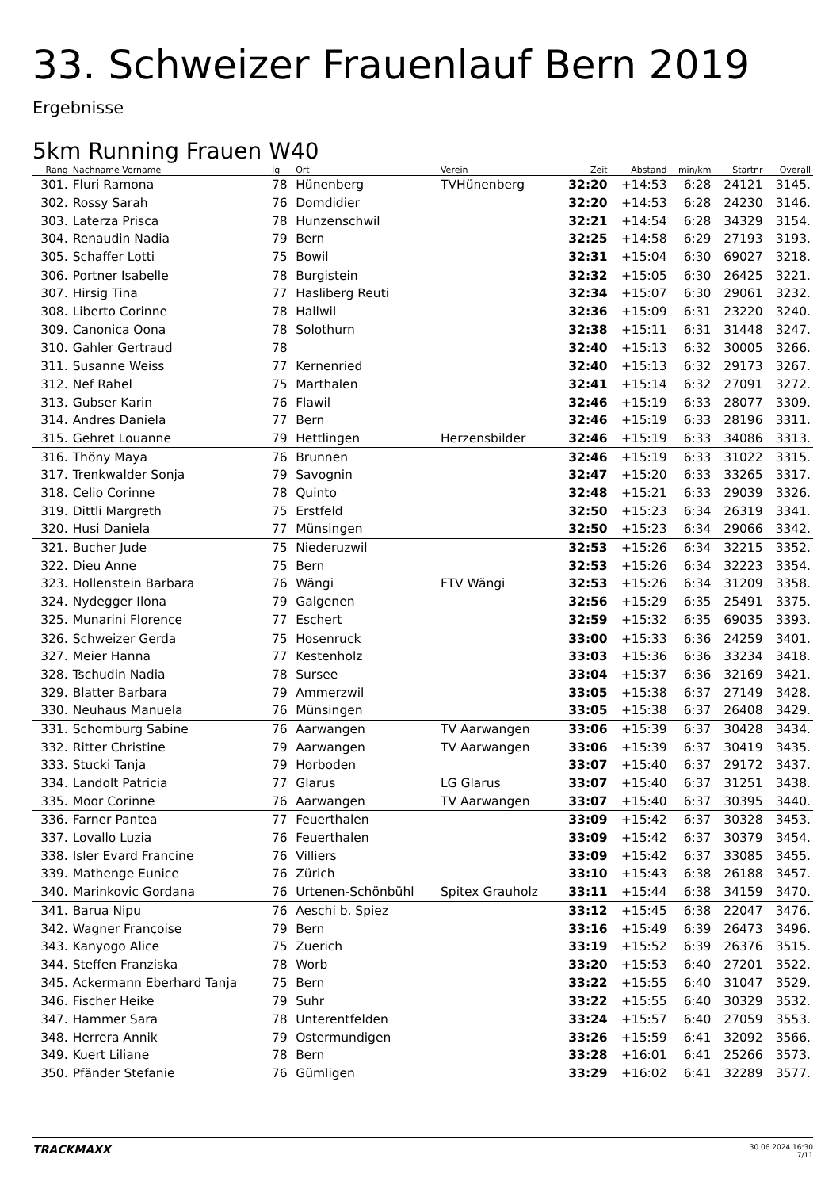33. Schweizer Frauenlauf Bern 2019
Ergebnisse
5km Running Frauen W40
| Rang | Nachname Vorname | Jg | Ort | Verein | Zeit | Abstand | min/km | Startnr | Overall |
| --- | --- | --- | --- | --- | --- | --- | --- | --- | --- |
| 301. | Fluri Ramona | 78 | Hünenberg | TVHünenberg | 32:20 | +14:53 | 6:28 | 24121 | 3145. |
| 302. | Rossy Sarah | 76 | Domdidier | | 32:20 | +14:53 | 6:28 | 24230 | 3146. |
| 303. | Laterza Prisca | 78 | Hunzenschwil | | 32:21 | +14:54 | 6:28 | 34329 | 3154. |
| 304. | Renaudin Nadia | 79 | Bern | | 32:25 | +14:58 | 6:29 | 27193 | 3193. |
| 305. | Schaffer Lotti | 75 | Bowil | | 32:31 | +15:04 | 6:30 | 69027 | 3218. |
| 306. | Portner Isabelle | 78 | Burgistein | | 32:32 | +15:05 | 6:30 | 26425 | 3221. |
| 307. | Hirsig Tina | 77 | Hasliberg Reuti | | 32:34 | +15:07 | 6:30 | 29061 | 3232. |
| 308. | Liberto Corinne | 78 | Hallwil | | 32:36 | +15:09 | 6:31 | 23220 | 3240. |
| 309. | Canonica Oona | 78 | Solothurn | | 32:38 | +15:11 | 6:31 | 31448 | 3247. |
| 310. | Gahler Gertraud | 78 | | | 32:40 | +15:13 | 6:32 | 30005 | 3266. |
| 311. | Susanne Weiss | 77 | Kernenried | | 32:40 | +15:13 | 6:32 | 29173 | 3267. |
| 312. | Nef Rahel | 75 | Marthalen | | 32:41 | +15:14 | 6:32 | 27091 | 3272. |
| 313. | Gubser Karin | 76 | Flawil | | 32:46 | +15:19 | 6:33 | 28077 | 3309. |
| 314. | Andres Daniela | 77 | Bern | | 32:46 | +15:19 | 6:33 | 28196 | 3311. |
| 315. | Gehret Louanne | 79 | Hettlingen | Herzensbilder | 32:46 | +15:19 | 6:33 | 34086 | 3313. |
| 316. | Thöny Maya | 76 | Brunnen | | 32:46 | +15:19 | 6:33 | 31022 | 3315. |
| 317. | Trenkwalder Sonja | 79 | Savognin | | 32:47 | +15:20 | 6:33 | 33265 | 3317. |
| 318. | Celio Corinne | 78 | Quinto | | 32:48 | +15:21 | 6:33 | 29039 | 3326. |
| 319. | Dittli Margreth | 75 | Erstfeld | | 32:50 | +15:23 | 6:34 | 26319 | 3341. |
| 320. | Husi Daniela | 77 | Münsingen | | 32:50 | +15:23 | 6:34 | 29066 | 3342. |
| 321. | Bucher Jude | 75 | Niederuzwil | | 32:53 | +15:26 | 6:34 | 32215 | 3352. |
| 322. | Dieu Anne | 75 | Bern | | 32:53 | +15:26 | 6:34 | 32223 | 3354. |
| 323. | Hollenstein Barbara | 76 | Wängi | FTV Wängi | 32:53 | +15:26 | 6:34 | 31209 | 3358. |
| 324. | Nydegger Ilona | 79 | Galgenen | | 32:56 | +15:29 | 6:35 | 25491 | 3375. |
| 325. | Munarini Florence | 77 | Eschert | | 32:59 | +15:32 | 6:35 | 69035 | 3393. |
| 326. | Schweizer Gerda | 75 | Hosenruck | | 33:00 | +15:33 | 6:36 | 24259 | 3401. |
| 327. | Meier Hanna | 77 | Kestenholz | | 33:03 | +15:36 | 6:36 | 33234 | 3418. |
| 328. | Tschudin Nadia | 78 | Sursee | | 33:04 | +15:37 | 6:36 | 32169 | 3421. |
| 329. | Blatter Barbara | 79 | Ammerzwil | | 33:05 | +15:38 | 6:37 | 27149 | 3428. |
| 330. | Neuhaus Manuela | 76 | Münsingen | | 33:05 | +15:38 | 6:37 | 26408 | 3429. |
| 331. | Schomburg Sabine | 76 | Aarwangen | TV Aarwangen | 33:06 | +15:39 | 6:37 | 30428 | 3434. |
| 332. | Ritter Christine | 79 | Aarwangen | TV Aarwangen | 33:06 | +15:39 | 6:37 | 30419 | 3435. |
| 333. | Stucki Tanja | 79 | Horboden | | 33:07 | +15:40 | 6:37 | 29172 | 3437. |
| 334. | Landolt Patricia | 77 | Glarus | LG Glarus | 33:07 | +15:40 | 6:37 | 31251 | 3438. |
| 335. | Moor Corinne | 76 | Aarwangen | TV Aarwangen | 33:07 | +15:40 | 6:37 | 30395 | 3440. |
| 336. | Farner Pantea | 77 | Feuerthalen | | 33:09 | +15:42 | 6:37 | 30328 | 3453. |
| 337. | Lovallo Luzia | 76 | Feuerthalen | | 33:09 | +15:42 | 6:37 | 30379 | 3454. |
| 338. | Isler Evard Francine | 76 | Villiers | | 33:09 | +15:42 | 6:37 | 33085 | 3455. |
| 339. | Mathenge Eunice | 76 | Zürich | | 33:10 | +15:43 | 6:38 | 26188 | 3457. |
| 340. | Marinkovic Gordana | 76 | Urtenen-Schönbühl | Spitex Grauholz | 33:11 | +15:44 | 6:38 | 34159 | 3470. |
| 341. | Barua Nipu | 76 | Aeschi b. Spiez | | 33:12 | +15:45 | 6:38 | 22047 | 3476. |
| 342. | Wagner Françoise | 79 | Bern | | 33:16 | +15:49 | 6:39 | 26473 | 3496. |
| 343. | Kanyogo Alice | 75 | Zuerich | | 33:19 | +15:52 | 6:39 | 26376 | 3515. |
| 344. | Steffen Franziska | 78 | Worb | | 33:20 | +15:53 | 6:40 | 27201 | 3522. |
| 345. | Ackermann Eberhard Tanja | 75 | Bern | | 33:22 | +15:55 | 6:40 | 31047 | 3529. |
| 346. | Fischer Heike | 79 | Suhr | | 33:22 | +15:55 | 6:40 | 30329 | 3532. |
| 347. | Hammer Sara | 78 | Unterentfelden | | 33:24 | +15:57 | 6:40 | 27059 | 3553. |
| 348. | Herrera Annik | 79 | Ostermundigen | | 33:26 | +15:59 | 6:41 | 32092 | 3566. |
| 349. | Kuert Liliane | 78 | Bern | | 33:28 | +16:01 | 6:41 | 25266 | 3573. |
| 350. | Pfänder Stefanie | 76 | Gümligen | | 33:29 | +16:02 | 6:41 | 32289 | 3577. |
TRACKMAXX
30.06.2024 16:30
7/11